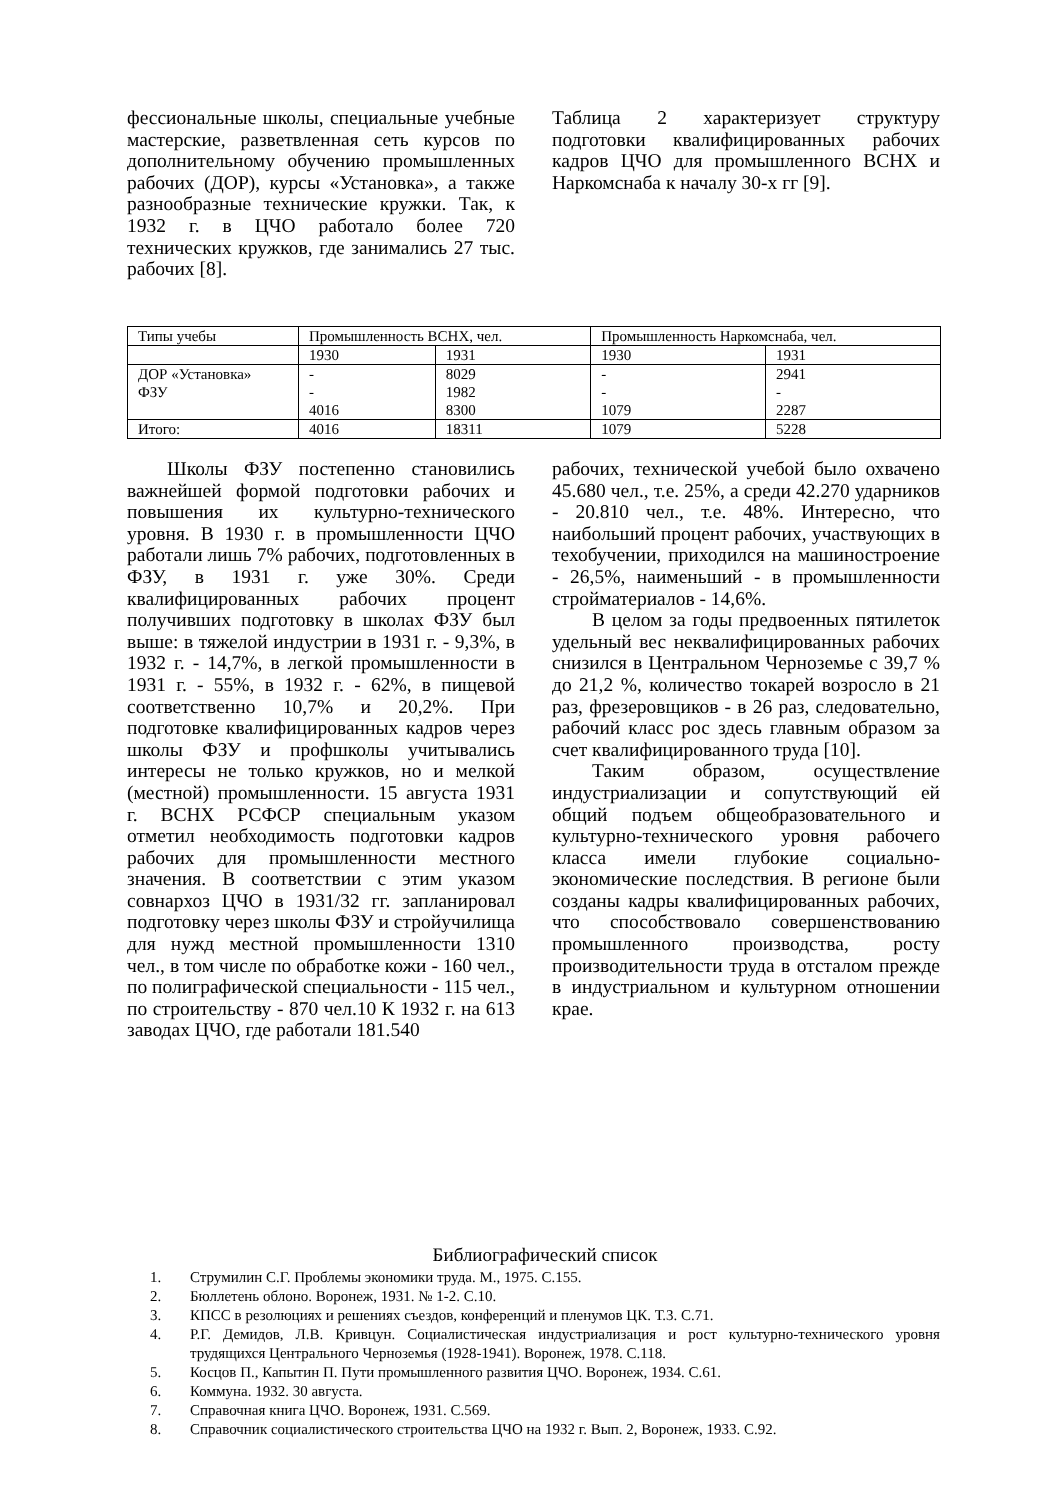фессиональные школы, специальные учебные мастерские, разветвленная сеть курсов по дополнительному обучению промышленных рабочих (ДОР), курсы «Установка», а также разнообразные технические кружки. Так, к 1932 г. в ЦЧО работало более 720 технических кружков, где занимались 27 тыс. рабочих [8].
Таблица 2 характеризует структуру подготовки квалифицированных рабочих кадров ЦЧО для промышленного ВСНХ и Наркомснаба к началу 30-х гг [9].
| Типы учебы | Промышленность ВСНХ, чел. | | Промышленность Наркомснаба, чел. | |
| | 1930 | 1931 | 1930 | 1931 |
| ДОР «Установка» ФЗУ | - - 4016 | 8029 1982 8300 | - - 1079 | 2941 - 2287 |
| Итого: | 4016 | 18311 | 1079 | 5228 |
Школы ФЗУ постепенно становились важнейшей формой подготовки рабочих и повышения их культурно-технического уровня. В 1930 г. в промышленности ЦЧО работали лишь 7% рабочих, подготовленных в ФЗУ, в 1931 г. уже 30%. Среди квалифицированных рабочих процент получивших подготовку в школах ФЗУ был выше: в тяжелой индустрии в 1931 г. - 9,3%, в 1932 г. - 14,7%, в легкой промышленности в 1931 г. - 55%, в 1932 г. - 62%, в пищевой соответственно 10,7% и 20,2%. При подготовке квалифицированных кадров через школы ФЗУ и профшколы учитывались интересы не только кружков, но и мелкой (местной) промышленности. 15 августа 1931 г. ВСНХ РСФСР специальным указом отметил необходимость подготовки кадров рабочих для промышленности местного значения. В соответствии с этим указом совнархоз ЦЧО в 1931/32 гг. запланировал подготовку через школы ФЗУ и стройучилища для нужд местной промышленности 1310 чел., в том числе по обработке кожи - 160 чел., по полиграфической специальности - 115 чел., по строительству - 870 чел.10 К 1932 г. на 613 заводах ЦЧО, где работали 181.540
рабочих, технической учебой было охвачено 45.680 чел., т.е. 25%, а среди 42.270 ударников - 20.810 чел., т.е. 48%. Интересно, что наибольший процент рабочих, участвующих в техобучении, приходился на машиностроение - 26,5%, наименьший - в промышленности стройматериалов - 14,6%.
В целом за годы предвоенных пятилеток удельный вес неквалифицированных рабочих снизился в Центральном Черноземье с 39,7 % до 21,2 %, количество токарей возросло в 21 раз, фрезеровщиков - в 26 раз, следовательно, рабочий класс рос здесь главным образом за счет квалифицированного труда [10].
Таким образом, осуществление индустриализации и сопутствующий ей общий подъем общеобразовательного и культурно-технического уровня рабочего класса имели глубокие социально-экономические последствия. В регионе были созданы кадры квалифицированных рабочих, что способствовало совершенствованию промышленного производства, росту производительности труда в отсталом прежде в индустриальном и культурном отношении крае.
Библиографический список
1. Струмилин С.Г. Проблемы экономики труда. М., 1975. С.155.
2. Бюллетень облоно. Воронеж, 1931. № 1-2. С.10.
3. КПСС в резолюциях и решениях съездов, конференций и пленумов ЦК. Т.3. С.71.
4. Р.Г. Демидов, Л.В. Кривцун. Социалистическая индустриализация и рост культурно-технического уровня трудящихся Центрального Черноземья (1928-1941). Воронеж, 1978. С.118.
5. Косцов П., Капытин П. Пути промышленного развития ЦЧО. Воронеж, 1934. С.61.
6. Коммуна. 1932. 30 августа.
7. Справочная книга ЦЧО. Воронеж, 1931. С.569.
8. Справочник социалистического строительства ЦЧО на 1932 г. Вып. 2, Воронеж, 1933. С.92.